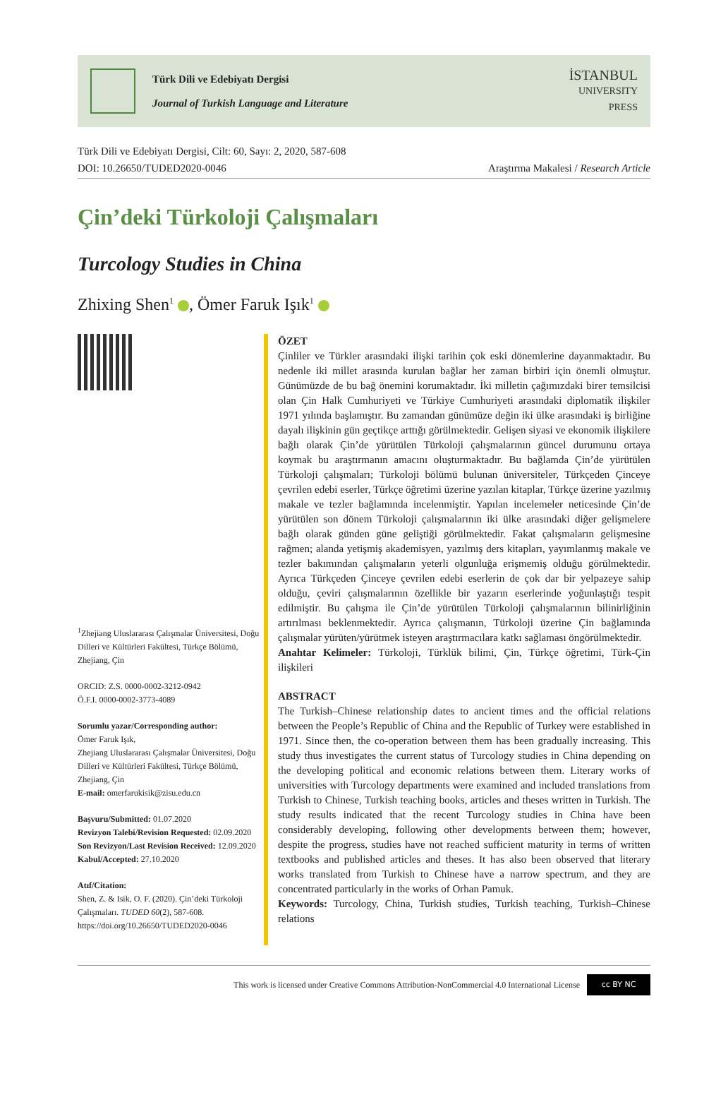Türk Dili ve Edebiyatı Dergisi
Journal of Turkish Language and Literature
İSTANBUL
UNIVERSITY
PRESS
Türk Dili ve Edebiyatı Dergisi, Cilt: 60, Sayı: 2, 2020, 587-608
DOI: 10.26650/TUDED2020-0046
Araştırma Makalesi / Research Article
Çin’deki Türkoloji Çalışmaları
Turcology Studies in China
Zhixing Shen<sup>1</sup> , Ömer Faruk Işık<sup>1</sup>
<sup>1</sup> Zhejiang Uluslararası Çalışmalar Üniversitesi, Doğu Dilleri ve Kültürleri Fakültesi, Türkçe Bölümü, Zhejiang, Çin
ORCID: Z.S. 0000-0002-3212-0942
Ö.F.I. 0000-0002-3773-4089
Sorumlu yazar/Corresponding author:
Ömer Faruk Işık,
Zhejiang Uluslararası Çalışmalar Üniversitesi, Doğu Dilleri ve Kültürleri Fakültesi, Türkçe Bölümü, Zhejiang, Çin
E-mail: omerfarukisik@zisu.edu.cn
Başvuru/Submitted: 01.07.2020
Revizyon Talebi/Revision Requested: 02.09.2020
Son Revizyon/Last Revision Received: 12.09.2020
Kabul/Accepted: 27.10.2020
Atıf/Citation:
Shen, Z. & Isik, O. F. (2020). Çin’deki Türkoloji Çalışmaları. TUDED 60(2), 587-608. https://doi.org/10.26650/TUDED2020-0046
ÖZET
Çinliler ve Türkler arasındaki ilişki tarihin çok eski dönemlerine dayanmaktadır. Bu nedenle iki millet arasında kurulan bağlar her zaman birbiri için önemli olmuştur. Günümüzde de bu bağ önemini korumaktadır. İki milletin çağımızdaki birer temsilcisi olan Çin Halk Cumhuriyeti ve Türkiye Cumhuriyeti arasındaki diplomatik ilişkiler 1971 yılında başlamıştır. Bu zamandan günümüze değin iki ülke arasındaki iş birliğine dayalı ilişkinin gün geçtikçe arttığı görülmektedir. Gelişen siyasi ve ekonomik ilişkilere bağlı olarak Çin’de yürütülen Türkoloji çalışmalarının güncel durumunu ortaya koymak bu araştırmanın amacını oluşturmaktadır. Bu bağlamda Çin’de yürütülen Türkoloji çalışmaları; Türkoloji bölümü bulunan üniversiteler, Türkçeden Çinceye çevrilen edebi eserler, Türkçe öğretimi üzerine yazılan kitaplar, Türkçe üzerine yazılmış makale ve tezler bağlamında incelenmiştir. Yapılan incelemeler neticesinde Çin’de yürütülen son dönem Türkoloji çalışmalarının iki ülke arasındaki diğer gelişmelere bağlı olarak günden güne geliştiği görülmektedir. Fakat çalışmaların gelişmesine rağmen; alanda yetişmiş akademisyen, yazılmış ders kitapları, yayımlanmış makale ve tezler bakımından çalışmaların yeterli olgunluğa erişmemiş olduğu görülmektedir. Ayrıca Türkçeden Çinceye çevrilen edebi eserlerin de çok dar bir yelpazeye sahip olduğu, çeviri çalışmalarının özellikle bir yazarın eserlerinde yoğunlaştığı tespit edilmiştir. Bu çalışma ile Çin’de yürütülen Türkoloji çalışmalarının bilinirliğinin artırılması beklenmektedir. Ayrıca çalışmanın, Türkoloji üzerine Çin bağlamında çalışmalar yürüten/yürütmek isteyen araştırmacılara katkı sağlaması öngörülmektedir.
Anahtar Kelimeler: Türkoloji, Türklük bilimi, Çin, Türkçe öğretimi, Türk-Çin ilişkileri
ABSTRACT
The Turkish–Chinese relationship dates to ancient times and the official relations between the People’s Republic of China and the Republic of Turkey were established in 1971. Since then, the co-operation between them has been gradually increasing. This study thus investigates the current status of Turcology studies in China depending on the developing political and economic relations between them. Literary works of universities with Turcology departments were examined and included translations from Turkish to Chinese, Turkish teaching books, articles and theses written in Turkish. The study results indicated that the recent Turcology studies in China have been considerably developing, following other developments between them; however, despite the progress, studies have not reached sufficient maturity in terms of written textbooks and published articles and theses. It has also been observed that literary works translated from Turkish to Chinese have a narrow spectrum, and they are concentrated particularly in the works of Orhan Pamuk.
Keywords: Turcology, China, Turkish studies, Turkish teaching, Turkish–Chinese relations
This work is licensed under Creative Commons Attribution-NonCommercial 4.0 International License
cc BY NC